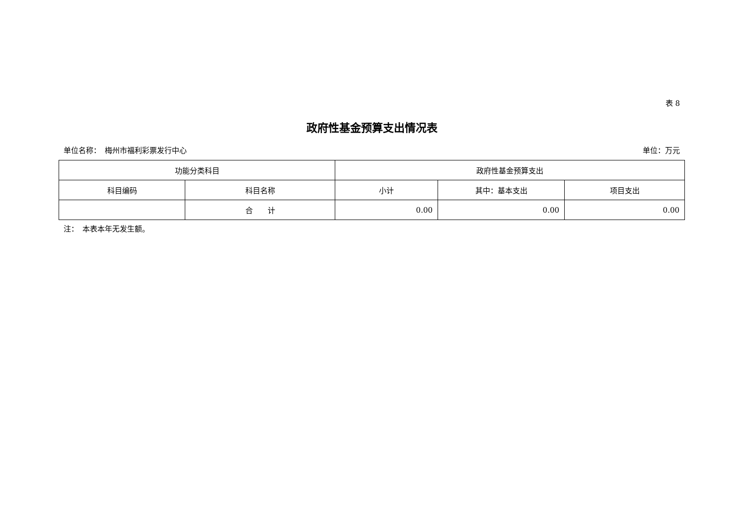表 8
政府性基金预算支出情况表
单位名称：　梅州市福利彩票发行中心 单位：万元
| 功能分类科目 | | 政府性基金预算支出 | | |
| --- | --- | --- | --- | --- |
| 科目编码 | 科目名称 | 小计 | 其中：基本支出 | 项目支出 |
| | 合 计 | 0.00 | 0.00 | 0.00 |
注：　本表本年无发生额。